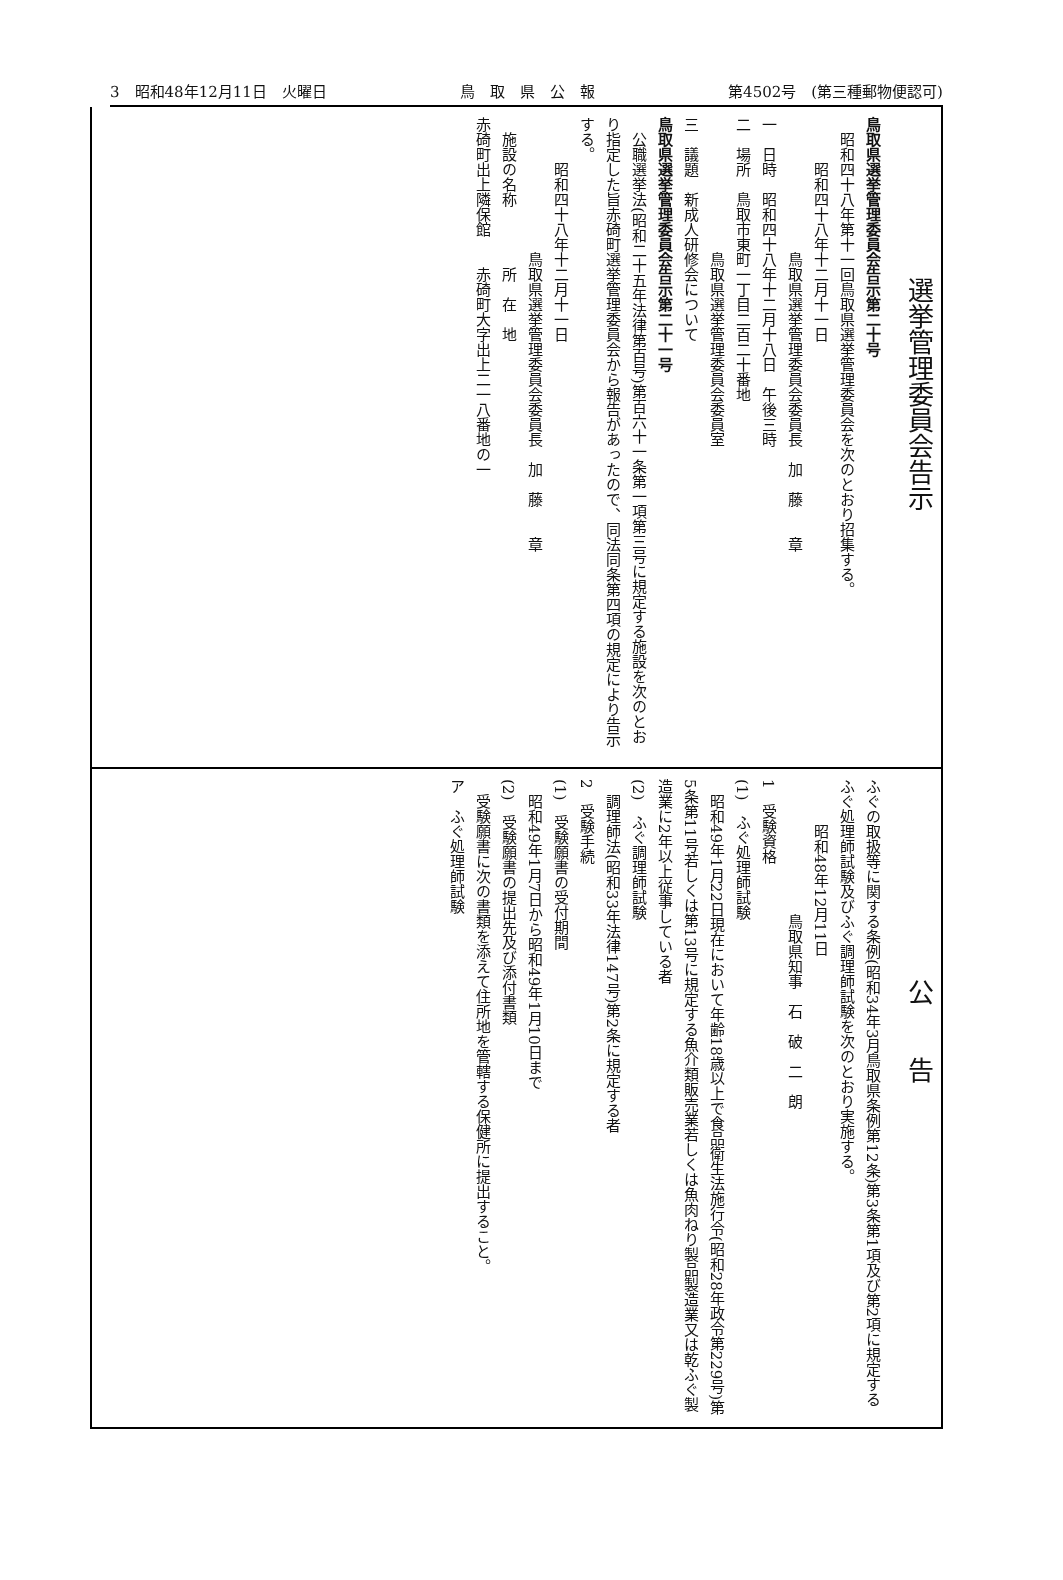3　昭和48年12月11日　火曜日 鳥　取　県　公　報 第4502号　(第三種郵物便認可)
選挙管理委員会告示
鳥取県選挙管理委員会告示第二十号
　昭和四十八年第十一回鳥取県選挙管理委員会を次のとおり招集する。
昭和四十八年十二月十一日
鳥取県選挙管理委員会委員長　加　藤　　章
一　日時　昭和四十八年十二月十八日　午後三時
二　場所　鳥取市東町一丁目二百二十番地
鳥取県選挙管理委員会委員室
三　議題　新成人研修会について
鳥取県選挙管理委員会告示第二十一号
　公職選挙法(昭和二十五年法律第百号)第百六十一条第一項第三号に規定する施設を次のとおり指定した旨赤碕町選挙管理委員会から報告があったので、同法同条第四項の規定により告示する。
昭和四十八年十二月十一日
鳥取県選挙管理委員会委員長　加　藤　　章
　施設の名称　　　　所　在　地
赤碕町出上隣保館　　赤碕町大字出上二一八番地の一
公　　告
ふぐの取扱等に関する条例(昭和34年3月鳥取県条例第12条)第3条第1項及び第2項に規定するふぐ処理師試験及びふぐ調理師試験を次のとおり実施する。
昭和48年12月11日
鳥取県知事　石　破　二　朗
1　受験資格
(1)　ふぐ処理師試験
　昭和49年1月22日現在において年齢18歳以上で食品衛生法施行令(昭和28年政令第229号)第5条第11号若しくは第13号に規定する魚介類販売業若しくは魚肉ねり製品製造業又は乾ふぐ製造業に2年以上従事している者
(2)　ふぐ調理師試験
　調理師法(昭和33年法律147号)第2条に規定する者
2　受験手続
(1)　受験願書の受付期間
　昭和49年1月7日から昭和49年1月10日まで
(2)　受験願書の提出先及び添付書類
　受験願書に次の書類を添えて住所地を管轄する保健所に提出すること。
ア　ふぐ処理師試験